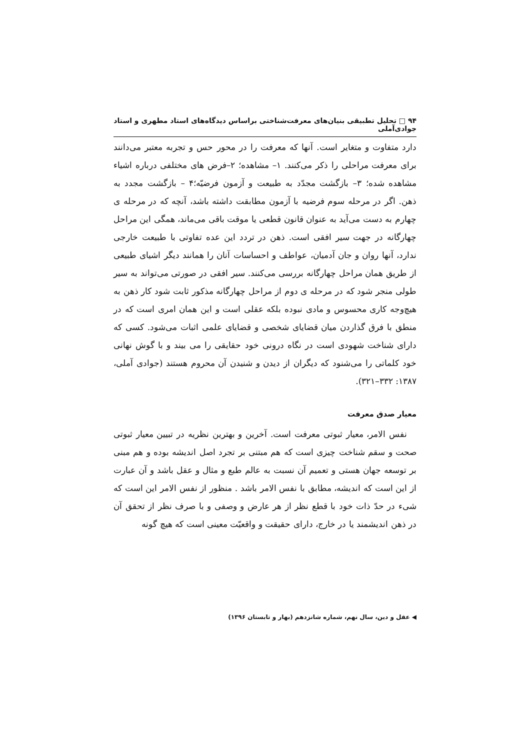۹۴ □ تحلیل تطبیقی بنیان‌های معرفت‌شناختی براساس دیدگاه‌های استاد مطهری و استاد جوادی‌آملی
دارد متفاوت و متغایر است. آنها که معرفت را در محور حس و تجربه معتبر می‌دانند برای معرفت مراحلی را ذکر می‌کنند. ۱– مشاهده؛ ۲–فرض های مختلفی درباره اشیاء مشاهده شده؛ ۳– بازگشت مجدّد به طبیعت و آزمون فرضیّه؛۴ – بازگشت مجدد به ذهن. اگر در مرحله سوم فرضیه با آزمون مطابقت داشته باشد، آنچه که در مرحله ی چهارم به دست می‌آید به عنوان قانون قطعی یا موقت باقی می‌ماند، همگی این مراحل چهارگانه در جهت سیر افقی است. ذهن در تردد این عده تفاوتی با طبیعت خارجی ندارد، آنها روان و جان آدمیان، عواطف و احساسات آنان را همانند دیگر اشیای طبیعی از طریق همان مراحل چهارگانه بررسی می‌کنند. سیر افقی در صورتی می‌تواند به سیر طولی منجر شود که در مرحله ی دوم از مراحل چهارگانه مذکور ثابت شود کار ذهن به هیچ‌وجه کاری محسوس و مادی نبوده بلکه عقلی است و این همان امری است که در منطق با فرق گذاردن میان قضایای شخصی و قضایای علمی اثبات می‌شود. کسی که دارای شناخت شهودی است در نگاه درونی خود حقایقی را می بیند و با گوش نهانی خود کلماتی را می‌شنود که دیگران از دیدن و شنیدن آن محروم هستند (جوادی آملی، ۱۳۸۷: ۳۳۲–۳۲۱).
معیار صدق معرفت
نفس الامر، معیار ثبوتی معرفت است. آخرین و بهترین نظریه در تبیین معیار ثبوتی صحت و سقم شناخت چیزی است که هم مبتنی بر تجرد اصل اندیشه بوده و هم مبنی بر توسعه جهان هستی و تعمیم آن نسبت به عالم طبع و مثال و عقل باشد و آن عبارت از این است که اندیشه، مطابق با نفس الامر باشد . منظور از نفس الامر این است که شیء در حدّ ذات خود با قطع نظر از هر عارض و وصفی و با صرف نظر از تحقق آن در ذهن اندیشمند یا در خارج، دارای حقیقت و واقعیّت معینی است که هیچ گونه
◀ عقل و دین، سال نهم، شماره شانزدهم (بهار و تابستان ۱۳۹۶)